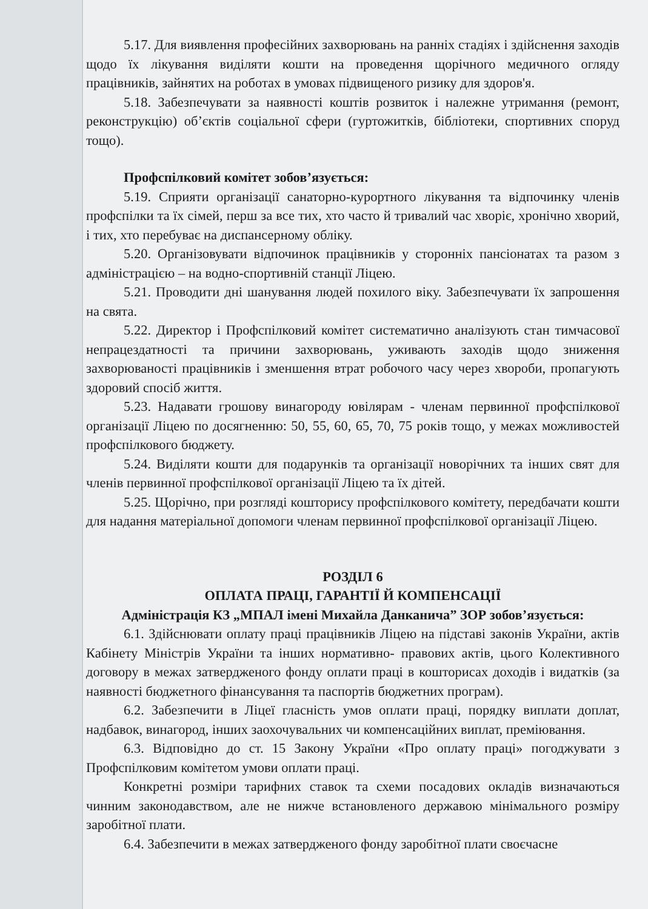5.17. Для виявлення професійних захворювань на ранніх стадіях і здійснення заходів щодо їх лікування виділяти кошти на проведення щорічного медичного огляду працівників, зайнятих на роботах в умовах підвищеного ризику для здоров'я.
5.18. Забезпечувати за наявності коштів розвиток і належне утримання (ремонт, реконструкцію) об’єктів соціальної сфери (гуртожитків, бібліотеки, спортивних споруд тощо).
Профспілковий комітет зобов’язується:
5.19. Сприяти організації санаторно-курортного лікування та відпочинку членів профспілки та їх сімей, перш за все тих, хто часто й тривалий час хворіє, хронічно хворий, і тих, хто перебуває на диспансерному обліку.
5.20. Організовувати відпочинок працівників у сторонніх пансіонатах та разом з адміністрацією – на водно-спортивній станції Ліцею.
5.21. Проводити дні шанування людей похилого віку. Забезпечувати їх запрошення на свята.
5.22. Директор і Профспілковий комітет систематично аналізують стан тимчасової непрацездатності та причини захворювань, уживають заходів щодо зниження захворюваності працівників і зменшення втрат робочого часу через хвороби, пропагують здоровий спосіб життя.
5.23. Надавати грошову винагороду ювілярам - членам первинної профспілкової організації Ліцею по досягненню: 50, 55, 60, 65, 70, 75 років тощо, у межах можливостей профспілкового бюджету.
5.24. Виділяти кошти для подарунків та організації новорічних та інших свят для членів первинної профспілкової організації Ліцею та їх дітей.
5.25. Щорічно, при розгляді кошторису профспілкового комітету, передбачати кошти для надання матеріальної допомоги членам первинної профспілкової організації Ліцею.
РОЗДІЛ 6
ОПЛАТА ПРАЦІ, ГАРАНТІЇ Й КОМПЕНСАЦІЇ
Адміністрація КЗ „МПАЛ імені Михайла Данканича” ЗОР зобов’язується:
6.1. Здійснювати оплату праці працівників Ліцею на підставі законів України, актів Кабінету Міністрів України та інших нормативно- правових актів, цього Колективного договору в межах затвердженого фонду оплати праці в кошторисах доходів і видатків (за наявності бюджетного фінансування та паспортів бюджетних програм).
6.2. Забезпечити в Ліцеї гласність умов оплати праці, порядку виплати доплат, надбавок, винагород, інших заохочувальних чи компенсаційних виплат, преміювання.
6.3. Відповідно до ст. 15 Закону України «Про оплату праці» погоджувати з Профспілковим комітетом умови оплати праці.
Конкретні розміри тарифних ставок та схеми посадових окладів визначаються чинним законодавством, але не нижче встановленого державою мінімального розміру заробітної плати.
6.4. Забезпечити в межах затвердженого фонду заробітної плати своєчасне